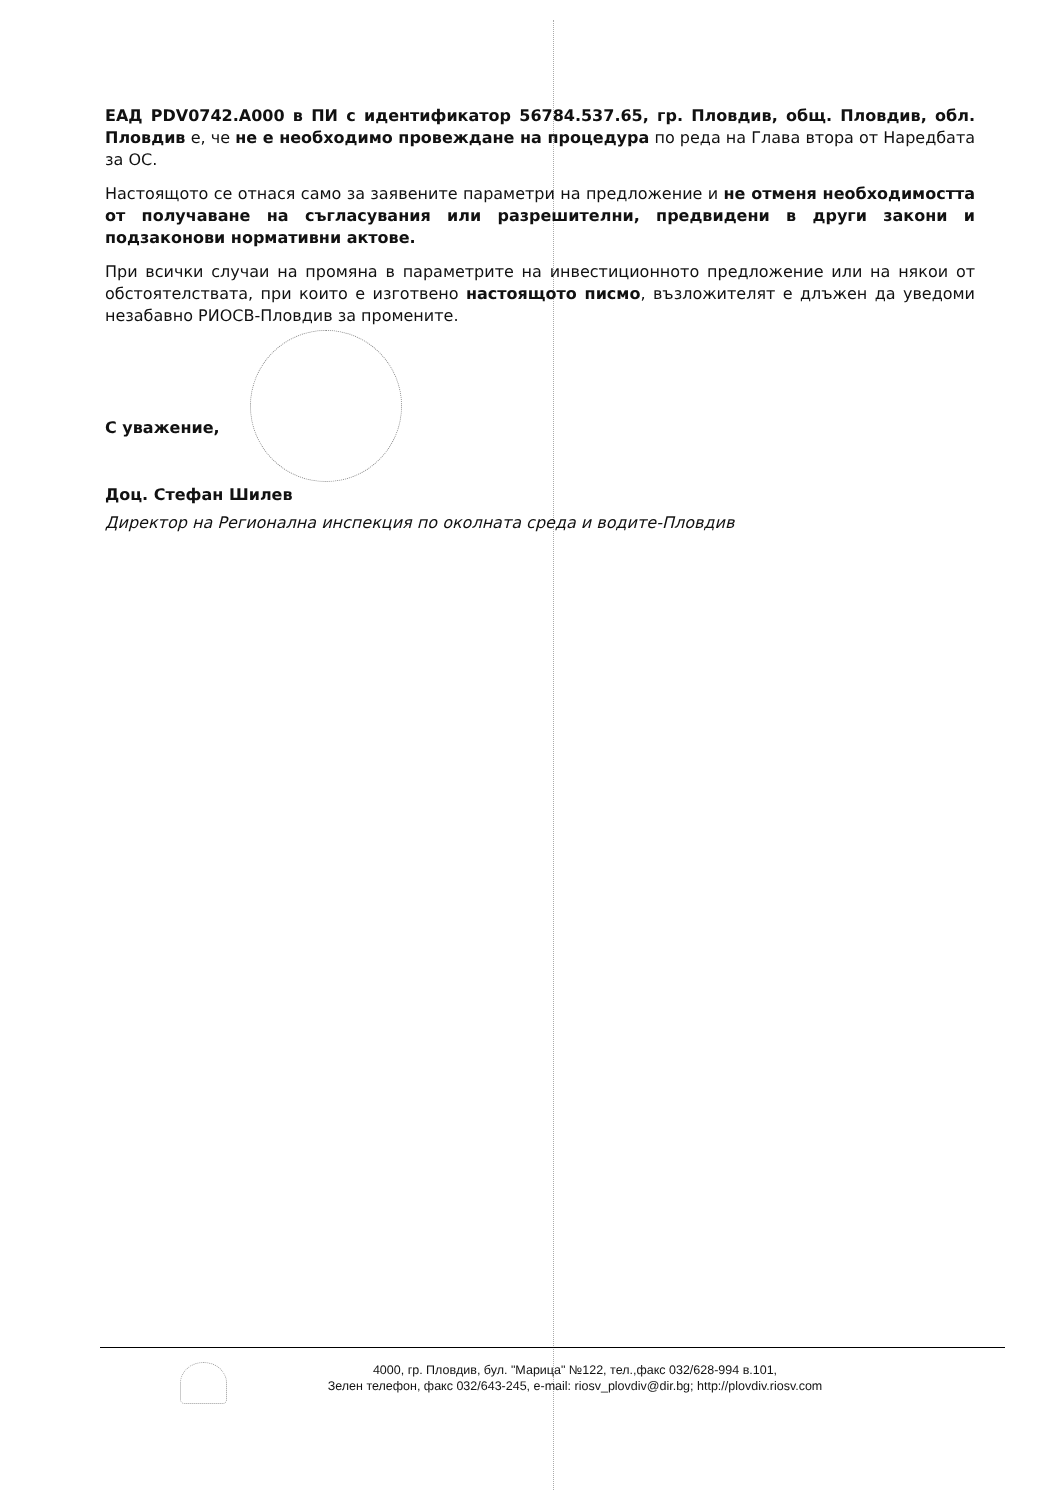ЕАД PDV0742.A000 в ПИ с идентификатор 56784.537.65, гр. Пловдив, общ. Пловдив, обл. Пловдив е, че не е необходимо провеждане на процедура по реда на Глава втора от Наредбата за ОС.
Настоящото се отнася само за заявените параметри на предложение и не отменя необходимостта от получаване на съгласувания или разрешителни, предвидени в други закони и подзаконови нормативни актове.
При всички случаи на промяна в параметрите на инвестиционното предложение или на някои от обстоятелствата, при които е изготвено настоящото писмо, възложителят е длъжен да уведоми незабавно РИОСВ-Пловдив за промените.
С уважение,
Доц. Стефан Шилев
Директор на Регионална инспекция по околната среда и водите-Пловдив
4000, гр. Пловдив, бул. "Марица" №122, тел.,факс 032/628-994 в.101,
Зелен телефон, факс 032/643-245, e-mail: riosv_plovdiv@dir.bg; http://plovdiv.riosv.com